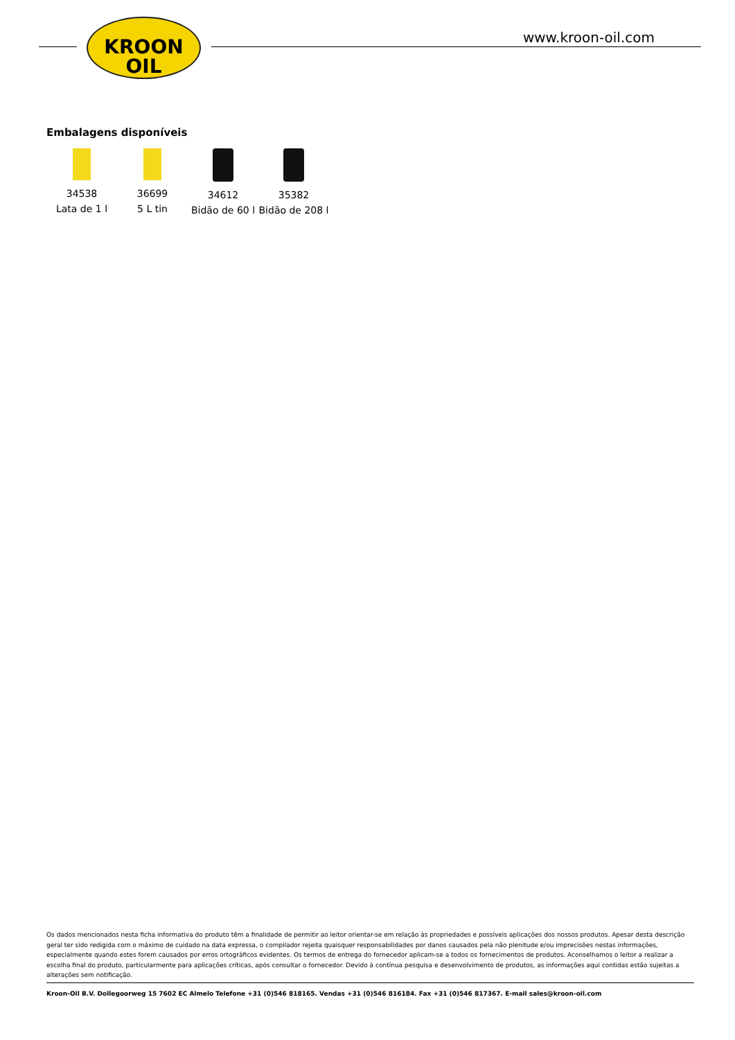KROON
OIL
www.kroon-oil.com
Embalagens disponíveis
34538
Lata de 1 l
36699
5 L tin
34612
Bidão de 60 l
35382
Bidão de 208 l
Os dados mencionados nesta ficha informativa do produto têm a finalidade de permitir ao leitor orientar-se em relação às propriedades e possíveis aplicações dos nossos produtos. Apesar desta descrição geral ter sido redigida com o máximo de cuidado na data expressa, o compilador rejeita quaisquer responsabilidades por danos causados pela não plenitude e/ou imprecisões nestas informações, especialmente quando estes forem causados por erros ortográficos evidentes. Os termos de entrega do fornecedor aplicam-se a todos os fornecimentos de produtos. Aconselhamos o leitor a realizar a escolha final do produto, particularmente para aplicações críticas, após consultar o fornecedor. Devido à contínua pesquisa e desenvolvimento de produtos, as informações aqui contidas estão sujeitas a alterações sem notificação.
Kroon-Oil B.V. Dollegoorweg 15 7602 EC Almelo Telefone +31 (0)546 818165. Vendas +31 (0)546 816184. Fax +31 (0)546 817367. E-mail sales@kroon-oil.com